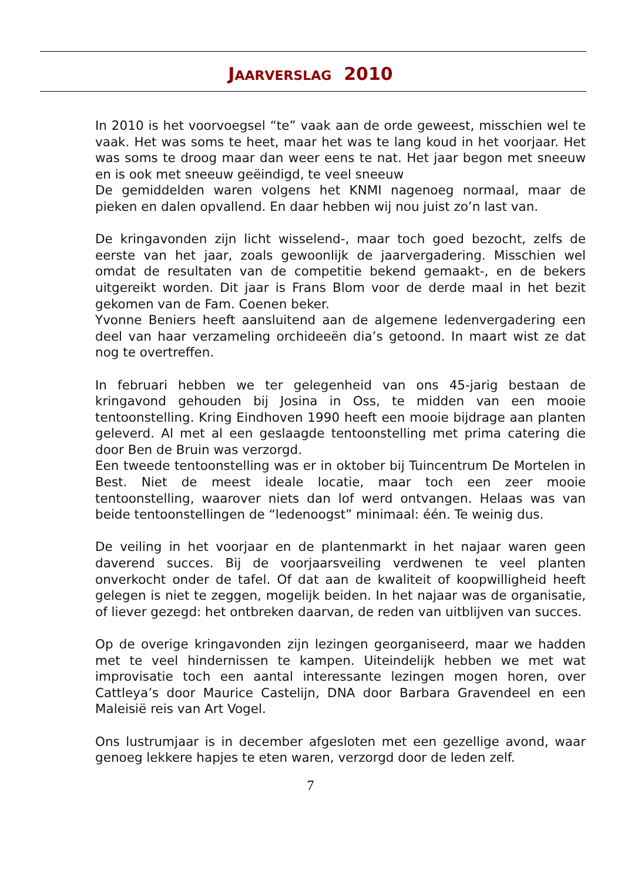JAARVERSLAG 2010
In 2010 is het voorvoegsel “te” vaak aan de orde geweest, misschien wel te vaak. Het was soms te heet, maar het was te lang koud in het voorjaar. Het was soms te droog maar dan weer eens te nat. Het jaar begon met sneeuw en is ook met sneeuw geëindigd, te veel sneeuw
De gemiddelden waren volgens het KNMI nagenoeg normaal, maar de pieken en dalen opvallend. En daar hebben wij nou juist zo’n last van.
De kringavonden zijn licht wisselend-, maar toch goed bezocht, zelfs de eerste van het jaar, zoals gewoonlijk de jaarvergadering. Misschien wel omdat de resultaten van de competitie bekend gemaakt-, en de bekers uitgereikt worden. Dit jaar is Frans Blom voor de derde maal in het bezit gekomen van de Fam. Coenen beker.
Yvonne Beniers heeft aansluitend aan de algemene ledenvergadering een deel van haar verzameling orchideeën dia’s getoond. In maart wist ze dat nog te overtreffen.
In februari hebben we ter gelegenheid van ons 45-jarig bestaan de kringavond gehouden bij Josina in Oss, te midden van een mooie tentoonstelling. Kring Eindhoven 1990 heeft een mooie bijdrage aan planten geleverd. Al met al een geslaagde tentoonstelling met prima catering die door Ben de Bruin was verzorgd.
Een tweede tentoonstelling was er in oktober bij Tuincentrum De Mortelen in Best. Niet de meest ideale locatie, maar toch een zeer mooie tentoonstelling, waarover niets dan lof werd ontvangen. Helaas was van beide tentoonstellingen de “ledenoogst” minimaal: één. Te weinig dus.
De veiling in het voorjaar en de plantenmarkt in het najaar waren geen daverend succes. Bij de voorjaarsveiling verdwenen te veel planten onverkocht onder de tafel. Of dat aan de kwaliteit of koopwilligheid heeft gelegen is niet te zeggen, mogelijk beiden. In het najaar was de organisatie, of liever gezegd: het ontbreken daarvan, de reden van uitblijven van succes.
Op de overige kringavonden zijn lezingen georganiseerd, maar we hadden met te veel hindernissen te kampen. Uiteindelijk hebben we met wat improvisatie toch een aantal interessante lezingen mogen horen, over Cattleya’s door Maurice Castelijn, DNA door Barbara Gravendeel en een Maleisië reis van Art Vogel.
Ons lustrumjaar is in december afgesloten met een gezellige avond, waar genoeg lekkere hapjes te eten waren, verzorgd door de leden zelf.
7